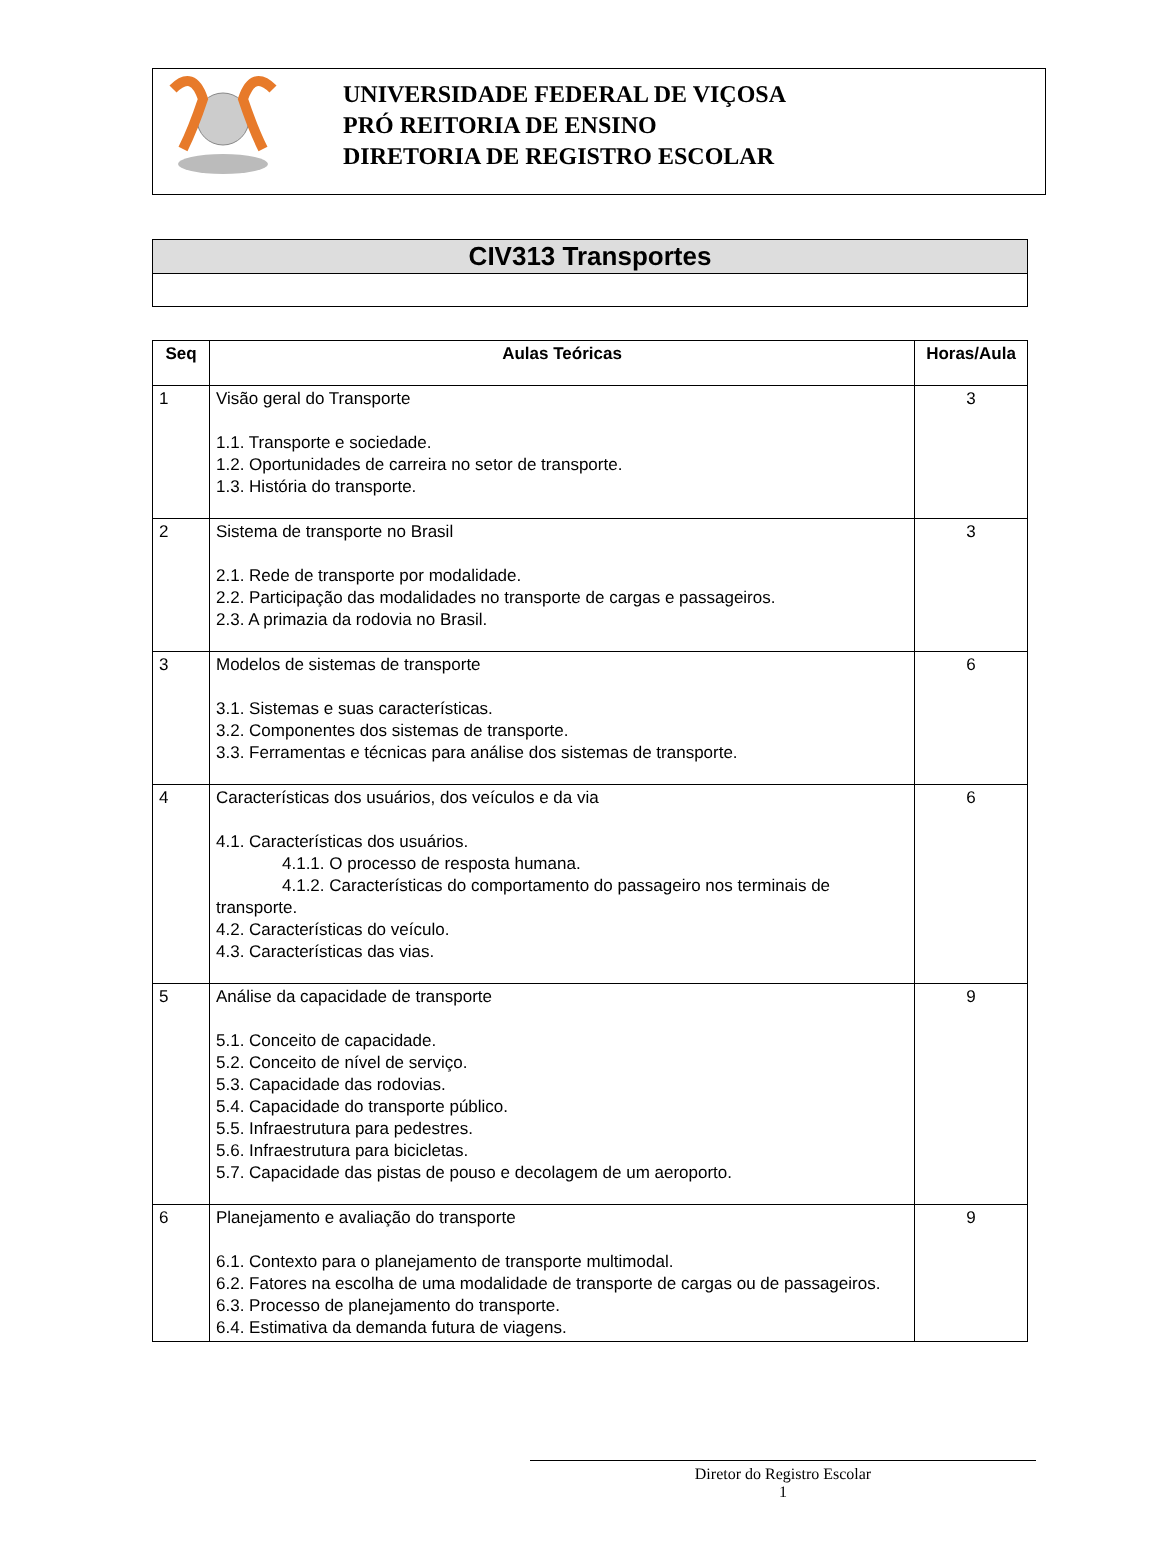UNIVERSIDADE FEDERAL DE VIÇOSA
PRÓ REITORIA DE ENSINO
DIRETORIA DE REGISTRO ESCOLAR
CIV313 Transportes
| Seq | Aulas Teóricas | Horas/Aula |
| --- | --- | --- |
| 1 | Visão geral do Transporte 1.1. Transporte e sociedade. 1.2. Oportunidades de carreira no setor de transporte. 1.3. História do transporte. | 3 |
| 2 | Sistema de transporte no Brasil 2.1. Rede de transporte por modalidade. 2.2. Participação das modalidades no transporte de cargas e passageiros. 2.3. A primazia da rodovia no Brasil. | 3 |
| 3 | Modelos de sistemas de transporte 3.1. Sistemas e suas características. 3.2. Componentes dos sistemas de transporte. 3.3. Ferramentas e técnicas para análise dos sistemas de transporte. | 6 |
| 4 | Características dos usuários, dos veículos e da via 4.1. Características dos usuários. 4.1.1. O processo de resposta humana. 4.1.2. Características do comportamento do passageiro nos terminais de transporte. 4.2. Características do veículo. 4.3. Características das vias. | 6 |
| 5 | Análise da capacidade de transporte 5.1. Conceito de capacidade. 5.2. Conceito de nível de serviço. 5.3. Capacidade das rodovias. 5.4. Capacidade do transporte público. 5.5. Infraestrutura para pedestres. 5.6. Infraestrutura para bicicletas. 5.7. Capacidade das pistas de pouso e decolagem de um aeroporto. | 9 |
| 6 | Planejamento e avaliação do transporte 6.1. Contexto para o planejamento de transporte multimodal. 6.2. Fatores na escolha de uma modalidade de transporte de cargas ou de passageiros. 6.3. Processo de planejamento do transporte. 6.4. Estimativa da demanda futura de viagens. | 9 |
Diretor do Registro Escolar
1